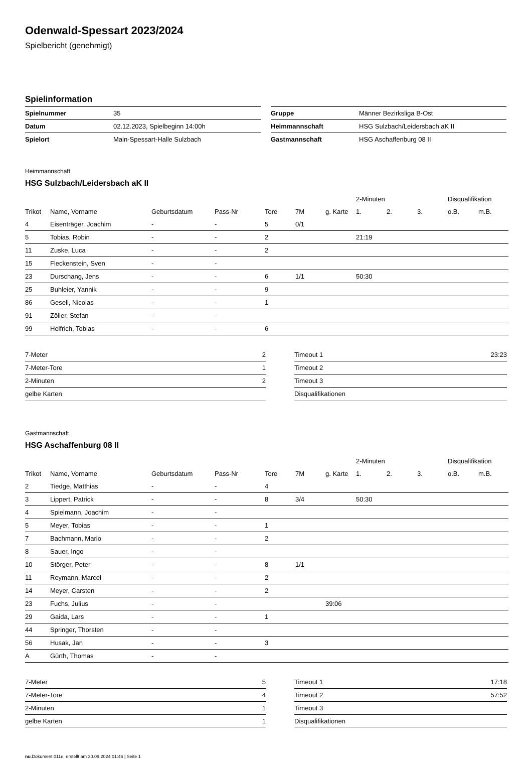Odenwald-Spessart 2023/2024
Spielbericht (genehmigt)
Spielinformation
| Spielnummer | 35 |
| Datum | 02.12.2023, Spielbeginn 14:00h |
| Spielort | Main-Spessart-Halle Sulzbach |
| Gruppe | Männer Bezirksliga B-Ost |
| Heimmannschaft | HSG Sulzbach/Leidersbach aK II |
| Gastmannschaft | HSG Aschaffenburg 08 II |
Heimmannschaft
HSG Sulzbach/Leidersbach aK II
| | | | | | | | 2-Minuten | | | Disqualifikation | |
| Trikot | Name, Vorname | Geburtsdatum | Pass-Nr | Tore | 7M | g. Karte | 1. | 2. | 3. | o.B. | m.B. |
| 4 | Eisenträger, Joachim | - | - | 5 | 0/1 | | | | | | |
| 5 | Tobias, Robin | - | - | 2 | | | 21:19 | | | | |
| 11 | Zuske, Luca | - | - | 2 | | | | | | | |
| 15 | Fleckenstein, Sven | - | - | | | | | | | | |
| 23 | Durschang, Jens | - | - | 6 | 1/1 | | 50:30 | | | | |
| 25 | Buhleier, Yannik | - | - | 9 | | | | | | | |
| 86 | Gesell, Nicolas | - | - | 1 | | | | | | | |
| 91 | Zöller, Stefan | - | - | | | | | | | | |
| 99 | Helfrich, Tobias | - | - | 6 | | | | | | | |
| 7-Meter | 2 |
| 7-Meter-Tore | 1 |
| 2-Minuten | 2 |
| gelbe Karten | |
| Timeout 1 | 23:23 |
| Timeout 2 | |
| Timeout 3 | |
| Disqualifikationen | |
Gastmannschaft
HSG Aschaffenburg 08 II
| | | | | | | | 2-Minuten | | | Disqualifikation | |
| Trikot | Name, Vorname | Geburtsdatum | Pass-Nr | Tore | 7M | g. Karte | 1. | 2. | 3. | o.B. | m.B. |
| 2 | Tiedge, Matthias | - | - | 4 | | | | | | | |
| 3 | Lippert, Patrick | - | - | 8 | 3/4 | | 50:30 | | | | |
| 4 | Spielmann, Joachim | - | - | | | | | | | | |
| 5 | Meyer, Tobias | - | - | 1 | | | | | | | |
| 7 | Bachmann, Mario | - | - | 2 | | | | | | | |
| 8 | Sauer, Ingo | - | - | | | | | | | | |
| 10 | Störger, Peter | - | - | 8 | 1/1 | | | | | | |
| 11 | Reymann, Marcel | - | - | 2 | | | | | | | |
| 14 | Meyer, Carsten | - | - | 2 | | | | | | | |
| 23 | Fuchs, Julius | - | - | | | 39:06 | | | | | |
| 29 | Gaida, Lars | - | - | 1 | | | | | | | |
| 44 | Springer, Thorsten | - | - | | | | | | | | |
| 56 | Husak, Jan | - | - | 3 | | | | | | | |
| A | Gürth, Thomas | - | - | | | | | | | | |
| 7-Meter | 5 |
| 7-Meter-Tore | 4 |
| 2-Minuten | 1 |
| gelbe Karten | 1 |
| Timeout 1 | 17:18 |
| Timeout 2 | 57:52 |
| Timeout 3 | |
| Disqualifikationen | |
nu.Dokument 011e, erstellt am 30.09.2024 01:46 | Seite 1